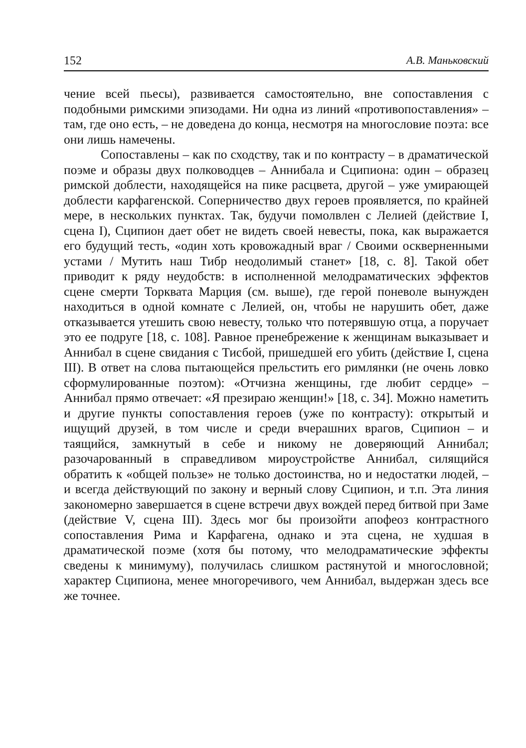152 А.В. Маньковский
чение всей пьесы), развивается самостоятельно, вне сопоставления с подобными римскими эпизодами. Ни одна из линий «противопоставления» – там, где оно есть, – не доведена до конца, несмотря на многословие поэта: все они лишь намечены.
Сопоставлены – как по сходству, так и по контрасту – в драматической поэме и образы двух полководцев – Аннибала и Сципиона: один – образец римской доблести, находящейся на пике расцвета, другой – уже умирающей доблести карфагенской. Соперничество двух героев проявляется, по крайней мере, в нескольких пунктах. Так, будучи помолвлен с Лелией (действие I, сцена I), Сципион дает обет не видеть своей невесты, пока, как выражается его будущий тесть, «один хоть кровожадный враг / Своими оскверненными устами / Мутить наш Тибр неодолимый станет» [18, с. 8]. Такой обет приводит к ряду неудобств: в исполненной мелодраматических эффектов сцене смерти Торквата Марция (см. выше), где герой поневоле вынужден находиться в одной комнате с Лелией, он, чтобы не нарушить обет, даже отказывается утешить свою невесту, только что потерявшую отца, а поручает это ее подруге [18, с. 108]. Равное пренебрежение к женщинам выказывает и Аннибал в сцене свидания с Тисбой, пришедшей его убить (действие I, сцена III). В ответ на слова пытающейся прельстить его римлянки (не очень ловко сформулированные поэтом): «Отчизна женщины, где любит сердце» – Аннибал прямо отвечает: «Я презираю женщин!» [18, с. 34]. Можно наметить и другие пункты сопоставления героев (уже по контрасту): открытый и ищущий друзей, в том числе и среди вчерашних врагов, Сципион – и таящийся, замкнутый в себе и никому не доверяющий Аннибал; разочарованный в справедливом мироустройстве Аннибал, силящийся обратить к «общей пользе» не только достоинства, но и недостатки людей, – и всегда действующий по закону и верный слову Сципион, и т.п. Эта линия закономерно завершается в сцене встречи двух вождей перед битвой при Заме (действие V, сцена III). Здесь мог бы произойти апофеоз контрастного сопоставления Рима и Карфагена, однако и эта сцена, не худшая в драматической поэме (хотя бы потому, что мелодраматические эффекты сведены к минимуму), получилась слишком растянутой и многословной; характер Сципиона, менее многоречивого, чем Аннибал, выдержан здесь все же точнее.